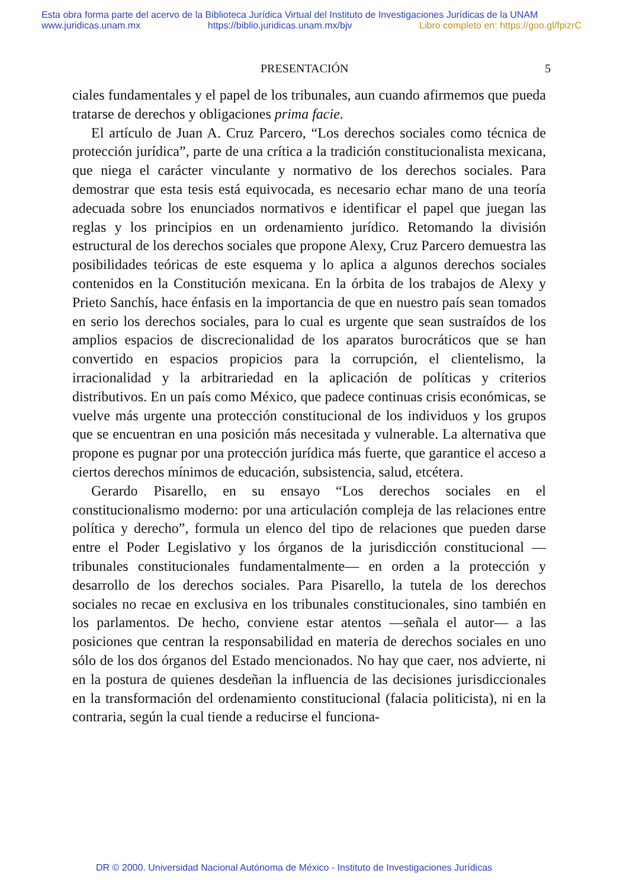Esta obra forma parte del acervo de la Biblioteca Jurídica Virtual del Instituto de Investigaciones Jurídicas de la UNAM
www.juridicas.unam.mx https://biblio.juridicas.unam.mx/bjv Libro completo en: https://goo.gl/fpizrC
PRESENTACIÓN 5
ciales fundamentales y el papel de los tribunales, aun cuando afirmemos que pueda tratarse de derechos y obligaciones prima facie.
El artículo de Juan A. Cruz Parcero, “Los derechos sociales como técnica de protección jurídica”, parte de una crítica a la tradición constitucionalista mexicana, que niega el carácter vinculante y normativo de los derechos sociales. Para demostrar que esta tesis está equivocada, es necesario echar mano de una teoría adecuada sobre los enunciados normativos e identificar el papel que juegan las reglas y los principios en un ordenamiento jurídico. Retomando la división estructural de los derechos sociales que propone Alexy, Cruz Parcero demuestra las posibilidades teóricas de este esquema y lo aplica a algunos derechos sociales contenidos en la Constitución mexicana. En la órbita de los trabajos de Alexy y Prieto Sanchís, hace énfasis en la importancia de que en nuestro país sean tomados en serio los derechos sociales, para lo cual es urgente que sean sustraídos de los amplios espacios de discrecionalidad de los aparatos burocráticos que se han convertido en espacios propicios para la corrupción, el clientelismo, la irracionalidad y la arbitrariedad en la aplicación de políticas y criterios distributivos. En un país como México, que padece continuas crisis económicas, se vuelve más urgente una protección constitucional de los individuos y los grupos que se encuentran en una posición más necesitada y vulnerable. La alternativa que propone es pugnar por una protección jurídica más fuerte, que garantice el acceso a ciertos derechos mínimos de educación, subsistencia, salud, etcétera.
Gerardo Pisarello, en su ensayo “Los derechos sociales en el constitucionalismo moderno: por una articulación compleja de las relaciones entre política y derecho”, formula un elenco del tipo de relaciones que pueden darse entre el Poder Legislativo y los órganos de la jurisdicción constitucional —tribunales constitucionales fundamentalmente— en orden a la protección y desarrollo de los derechos sociales. Para Pisarello, la tutela de los derechos sociales no recae en exclusiva en los tribunales constitucionales, sino también en los parlamentos. De hecho, conviene estar atentos —señala el autor— a las posiciones que centran la responsabilidad en materia de derechos sociales en uno sólo de los dos órganos del Estado mencionados. No hay que caer, nos advierte, ni en la postura de quienes desdeñan la influencia de las decisiones jurisdiccionales en la transformación del ordenamiento constitucional (falacia politicista), ni en la contraria, según la cual tiende a reducirse el funciona-
DR © 2000. Universidad Nacional Autónoma de México - Instituto de Investigaciones Jurídicas